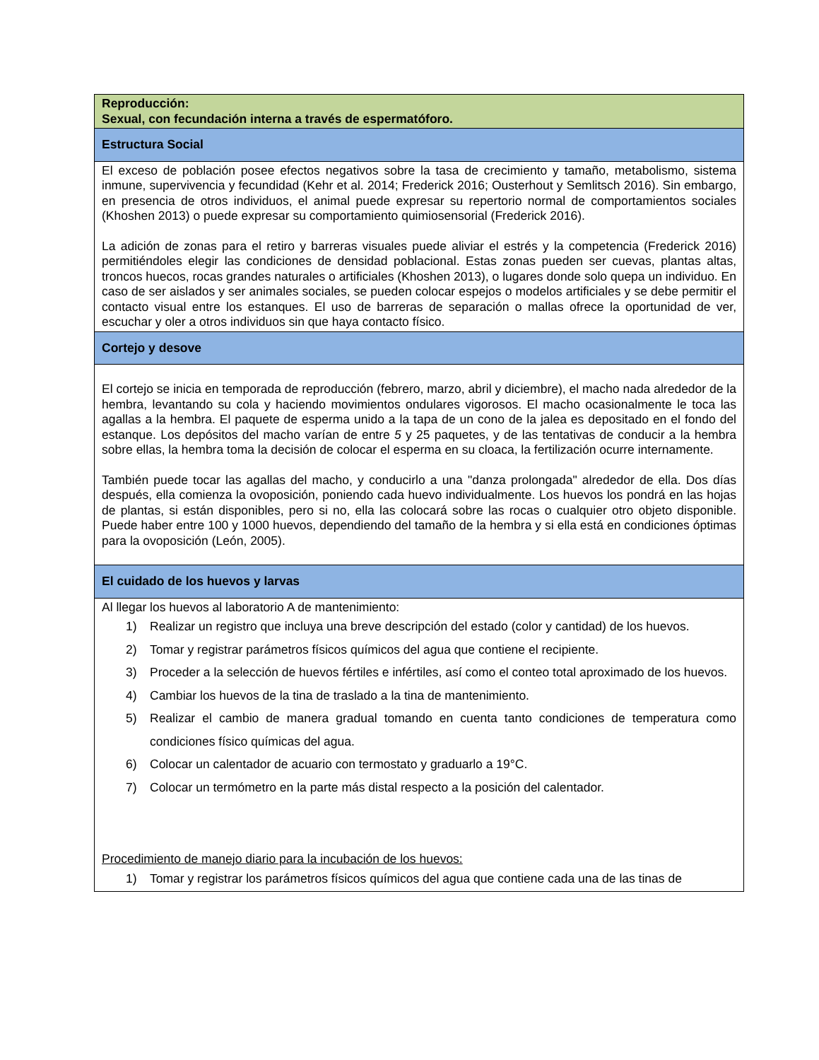| Reproducción: Sexual, con fecundación interna a través de espermatóforo. |
| Estructura Social |
| El exceso de población posee efectos negativos sobre la tasa de crecimiento y tamaño, metabolismo, sistema inmune, supervivencia y fecundidad (Kehr et al. 2014; Frederick 2016; Ousterhout y Semlitsch 2016). Sin embargo, en presencia de otros individuos, el animal puede expresar su repertorio normal de comportamientos sociales (Khoshen 2013) o puede expresar su comportamiento quimiosensorial (Frederick 2016). La adición de zonas para el retiro y barreras visuales puede aliviar el estrés y la competencia (Frederick 2016) permitiéndoles elegir las condiciones de densidad poblacional. Estas zonas pueden ser cuevas, plantas altas, troncos huecos, rocas grandes naturales o artificiales (Khoshen 2013), o lugares donde solo quepa un individuo. En caso de ser aislados y ser animales sociales, se pueden colocar espejos o modelos artificiales y se debe permitir el contacto visual entre los estanques. El uso de barreras de separación o mallas ofrece la oportunidad de ver, escuchar y oler a otros individuos sin que haya contacto físico. |
| Cortejo y desove |
| El cortejo se inicia en temporada de reproducción (febrero, marzo, abril y diciembre), el macho nada alrededor de la hembra, levantando su cola y haciendo movimientos ondulares vigorosos. El macho ocasionalmente le toca las agallas a la hembra. El paquete de esperma unido a la tapa de un cono de la jalea es depositado en el fondo del estanque. Los depósitos del macho varían de entre 5 y 25 paquetes, y de las tentativas de conducir a la hembra sobre ellas, la hembra toma la decisión de colocar el esperma en su cloaca, la fertilización ocurre internamente. También puede tocar las agallas del macho, y conducirlo a una "danza prolongada" alrededor de ella. Dos días después, ella comienza la ovoposición, poniendo cada huevo individualmente. Los huevos los pondrá en las hojas de plantas, si están disponibles, pero si no, ella las colocará sobre las rocas o cualquier otro objeto disponible. Puede haber entre 100 y 1000 huevos, dependiendo del tamaño de la hembra y si ella está en condiciones óptimas para la ovoposición (León, 2005). |
| El cuidado de los huevos y larvas |
| Al llegar los huevos al laboratorio A de mantenimiento: 1) Realizar un registro que incluya una breve descripción del estado (color y cantidad) de los huevos. 2) Tomar y registrar parámetros físicos químicos del agua que contiene el recipiente. 3) Proceder a la selección de huevos fértiles e infértiles, así como el conteo total aproximado de los huevos. 4) Cambiar los huevos de la tina de traslado a la tina de mantenimiento. 5) Realizar el cambio de manera gradual tomando en cuenta tanto condiciones de temperatura como condiciones físico químicas del agua. 6) Colocar un calentador de acuario con termostato y graduarlo a 19°C. 7) Colocar un termómetro en la parte más distal respecto a la posición del calentador. Procedimiento de manejo diario para la incubación de los huevos: 1) Tomar y registrar los parámetros físicos químicos del agua que contiene cada una de las tinas de |